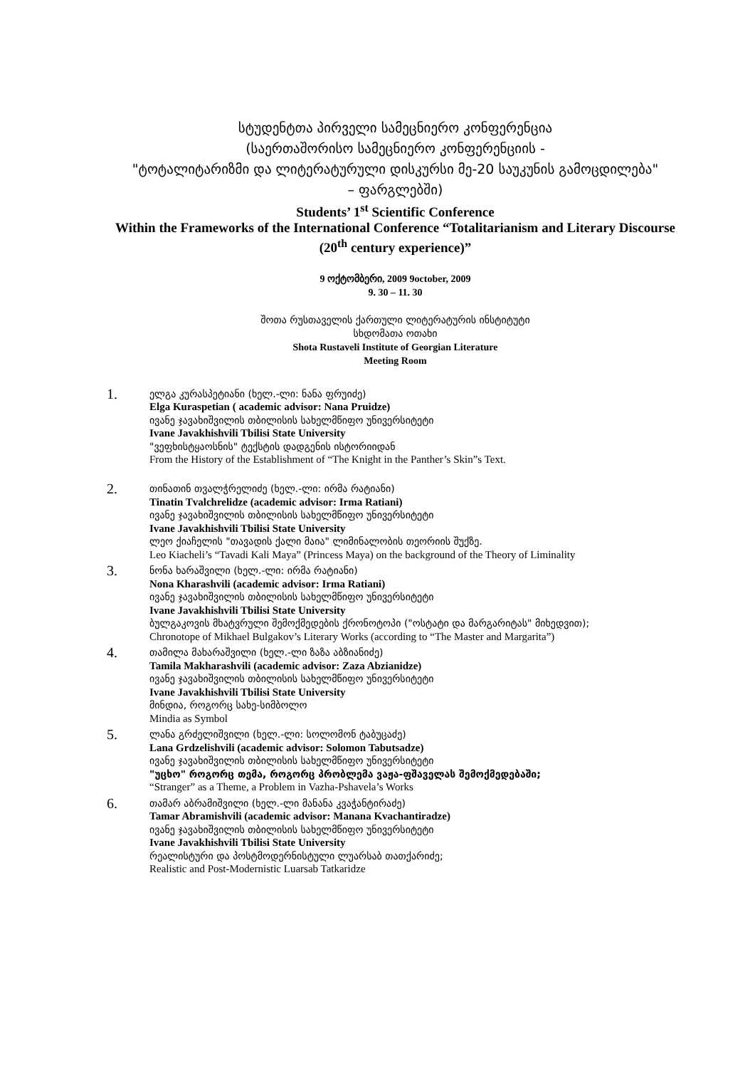სტუდენტთა პირველი სამეცნიერო კონფერენცია
(საერთაშორისო სამეცნიერო კონფერენციის -
"ტოტალიტარიზმი და ლიტერატურული დისკურსი მე-20 საუკუნის გამოცდილება"
– ფარგლებში)
Students’ 1<sup>st</sup> Scientific Conference
Within the Frameworks of the International Conference “Totalitarianism and Literary Discourse (20<sup>th</sup> century experience)”
9 ოქტომბერი, 2009 9october, 2009
9. 30 – 11. 30
შოთა რუსთაველის ქართული ლიტერატურის ინსტიტუტი
სხდომათა ოთახი
Shota Rustaveli Institute of Georgian Literature
Meeting Room
1.
ელგა კურასპეტიანი (ხელ.-ლი: ნანა ფრუიძე)
Elga Kuraspetian ( academic advisor: Nana Pruidze)
ივანე ჯავახიშვილის თბილისის სახელმწიფო უნივერსიტეტი
Ivane Javakhishvili Tbilisi State University
"ვეფხისტყაოსნის" ტექსტის დადგენის ისტორიიდან
From the History of the Establishment of “The Knight in the Panther’s Skin”s Text.
2.
თინათინ თვალჭრელიძე (ხელ.-ლი: ირმა რატიანი)
Tinatin Tvalchrelidze (academic advisor: Irma Ratiani)
ივანე ჯავახიშვილის თბილისის სახელმწიფო უნივერსიტეტი
Ivane Javakhishvili Tbilisi State University
ლეო ქიაჩელის "თავადის ქალი მაია" ლიმინალობის თეორიის შუქზე.
Leo Kiacheli’s “Tavadi Kali Maya” (Princess Maya) on the background of the Theory of Liminality
3.
ნონა ხარაშვილი (ხელ.-ლი: ირმა რატიანი)
Nona Kharashvili (academic advisor: Irma Ratiani)
ივანე ჯავახიშვილის თბილისის სახელმწიფო უნივერსიტეტი
Ivane Javakhishvili Tbilisi State University
ბულგაკოვის მხატვრული შემოქმედების ქრონოტოპი ("ოსტატი და მარგარიტას" მიხედვით);
Chronotope of Mikhael Bulgakov’s Literary Works (according to “The Master and Margarita”)
4.
თამილა მახარაშვილი (ხელ.-ლი ზაზა აბზიანიძე)
Tamila Makharashvili (academic advisor: Zaza Abzianidze)
ივანე ჯავახიშვილის თბილისის სახელმწიფო უნივერსიტეტი
Ivane Javakhishvili Tbilisi State University
მინდია, როგორც სახე-სიმბოლო
Mindia as Symbol
5.
ლანა გრძელიშვილი (ხელ.-ლი: სოლომონ ტაბუცაძე)
Lana Grdzelishvili (academic advisor: Solomon Tabutsadze)
ივანე ჯავახიშვილის თბილისის სახელმწიფო უნივერსიტეტი
"უცხო" როგორც თემა, როგორც პრობლემა ვაჟა-ფშაველას შემოქმედებაში;
“Stranger” as a Theme, a Problem in Vazha-Pshavela’s Works
6.
თამარ აბრამიშვილი (ხელ.-ლი მანანა კვაჭანტირაძე)
Tamar Abramishvili (academic advisor: Manana Kvachantiradze)
ივანე ჯავახიშვილის თბილისის სახელმწიფო უნივერსიტეტი
Ivane Javakhishvili Tbilisi State University
რეალისტური და პოსტმოდერნისტული ლუარსაბ თათქარიძე;
Realistic and Post-Modernistic Luarsab Tatkaridze